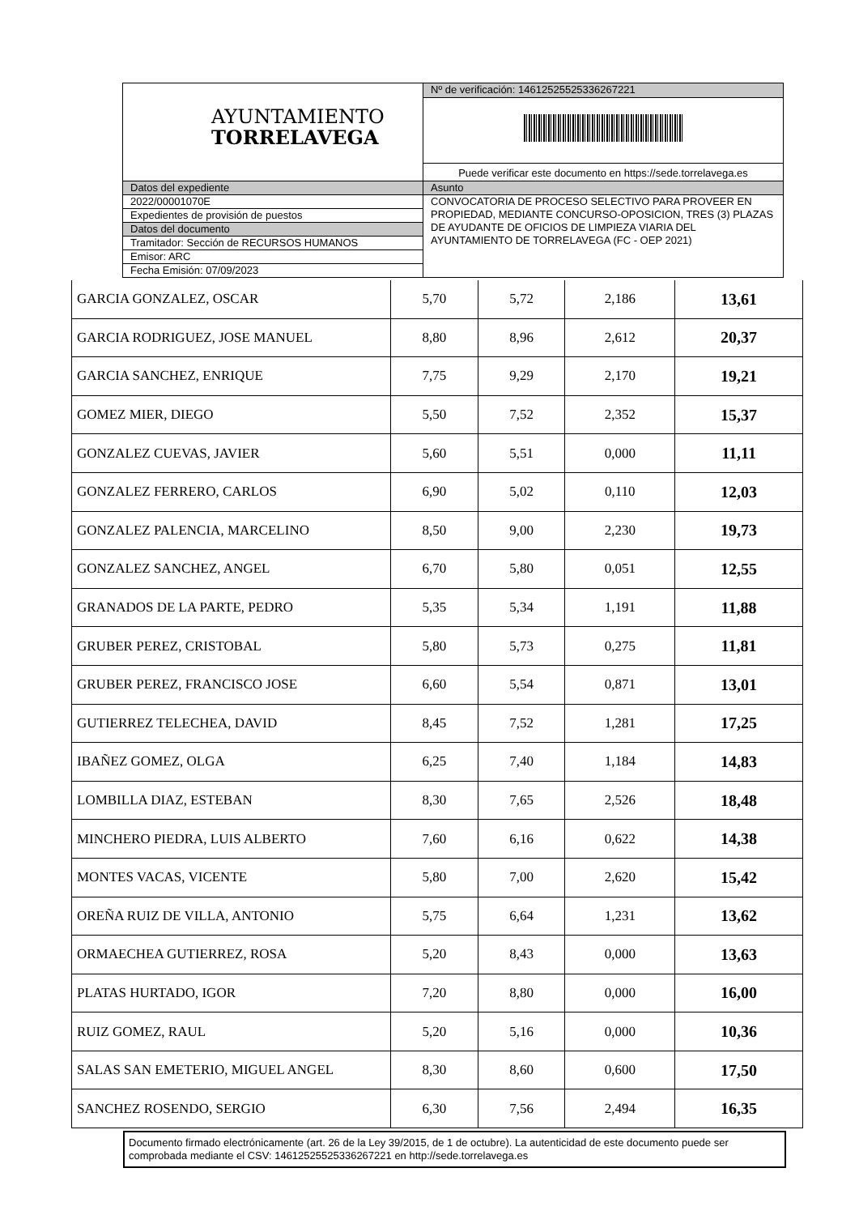| AYUNTAMIENTO TORRELAVEGA | Nº de verificación: 14612525525336267221 |
| | Puede verificar este documento en https://sede.torrelavega.es |
| Datos del expediente | Asunto |
| 2022/00001070E | CONVOCATORIA DE PROCESO SELECTIVO PARA PROVEER EN PROPIEDAD, MEDIANTE CONCURSO-OPOSICION, TRES (3) PLAZAS DE AYUDANTE DE OFICIOS DE LIMPIEZA VIARIA DEL AYUNTAMIENTO DE TORRELAVEGA (FC - OEP 2021) |
| Expedientes de provisión de puestos | |
| Datos del documento | |
| Tramitador: Sección de RECURSOS HUMANOS | |
| Emisor: ARC | |
| Fecha Emisión: 07/09/2023 | |
| GARCIA GONZALEZ, OSCAR | 5,70 | 5,72 | 2,186 | 13,61 |
| GARCIA RODRIGUEZ, JOSE MANUEL | 8,80 | 8,96 | 2,612 | 20,37 |
| GARCIA SANCHEZ, ENRIQUE | 7,75 | 9,29 | 2,170 | 19,21 |
| GOMEZ MIER, DIEGO | 5,50 | 7,52 | 2,352 | 15,37 |
| GONZALEZ CUEVAS, JAVIER | 5,60 | 5,51 | 0,000 | 11,11 |
| GONZALEZ FERRERO, CARLOS | 6,90 | 5,02 | 0,110 | 12,03 |
| GONZALEZ PALENCIA, MARCELINO | 8,50 | 9,00 | 2,230 | 19,73 |
| GONZALEZ SANCHEZ, ANGEL | 6,70 | 5,80 | 0,051 | 12,55 |
| GRANADOS DE LA PARTE, PEDRO | 5,35 | 5,34 | 1,191 | 11,88 |
| GRUBER PEREZ, CRISTOBAL | 5,80 | 5,73 | 0,275 | 11,81 |
| GRUBER PEREZ, FRANCISCO JOSE | 6,60 | 5,54 | 0,871 | 13,01 |
| GUTIERREZ TELECHEA, DAVID | 8,45 | 7,52 | 1,281 | 17,25 |
| IBAÑEZ GOMEZ, OLGA | 6,25 | 7,40 | 1,184 | 14,83 |
| LOMBILLA DIAZ, ESTEBAN | 8,30 | 7,65 | 2,526 | 18,48 |
| MINCHERO PIEDRA, LUIS ALBERTO | 7,60 | 6,16 | 0,622 | 14,38 |
| MONTES VACAS, VICENTE | 5,80 | 7,00 | 2,620 | 15,42 |
| OREÑA RUIZ DE VILLA, ANTONIO | 5,75 | 6,64 | 1,231 | 13,62 |
| ORMAECHEA GUTIERREZ, ROSA | 5,20 | 8,43 | 0,000 | 13,63 |
| PLATAS HURTADO, IGOR | 7,20 | 8,80 | 0,000 | 16,00 |
| RUIZ GOMEZ, RAUL | 5,20 | 5,16 | 0,000 | 10,36 |
| SALAS SAN EMETERIO, MIGUEL ANGEL | 8,30 | 8,60 | 0,600 | 17,50 |
| SANCHEZ ROSENDO, SERGIO | 6,30 | 7,56 | 2,494 | 16,35 |
Documento firmado electrónicamente (art. 26 de la Ley 39/2015, de 1 de octubre). La autenticidad de este documento puede ser comprobada mediante el CSV: 14612525525336267221 en http://sede.torrelavega.es